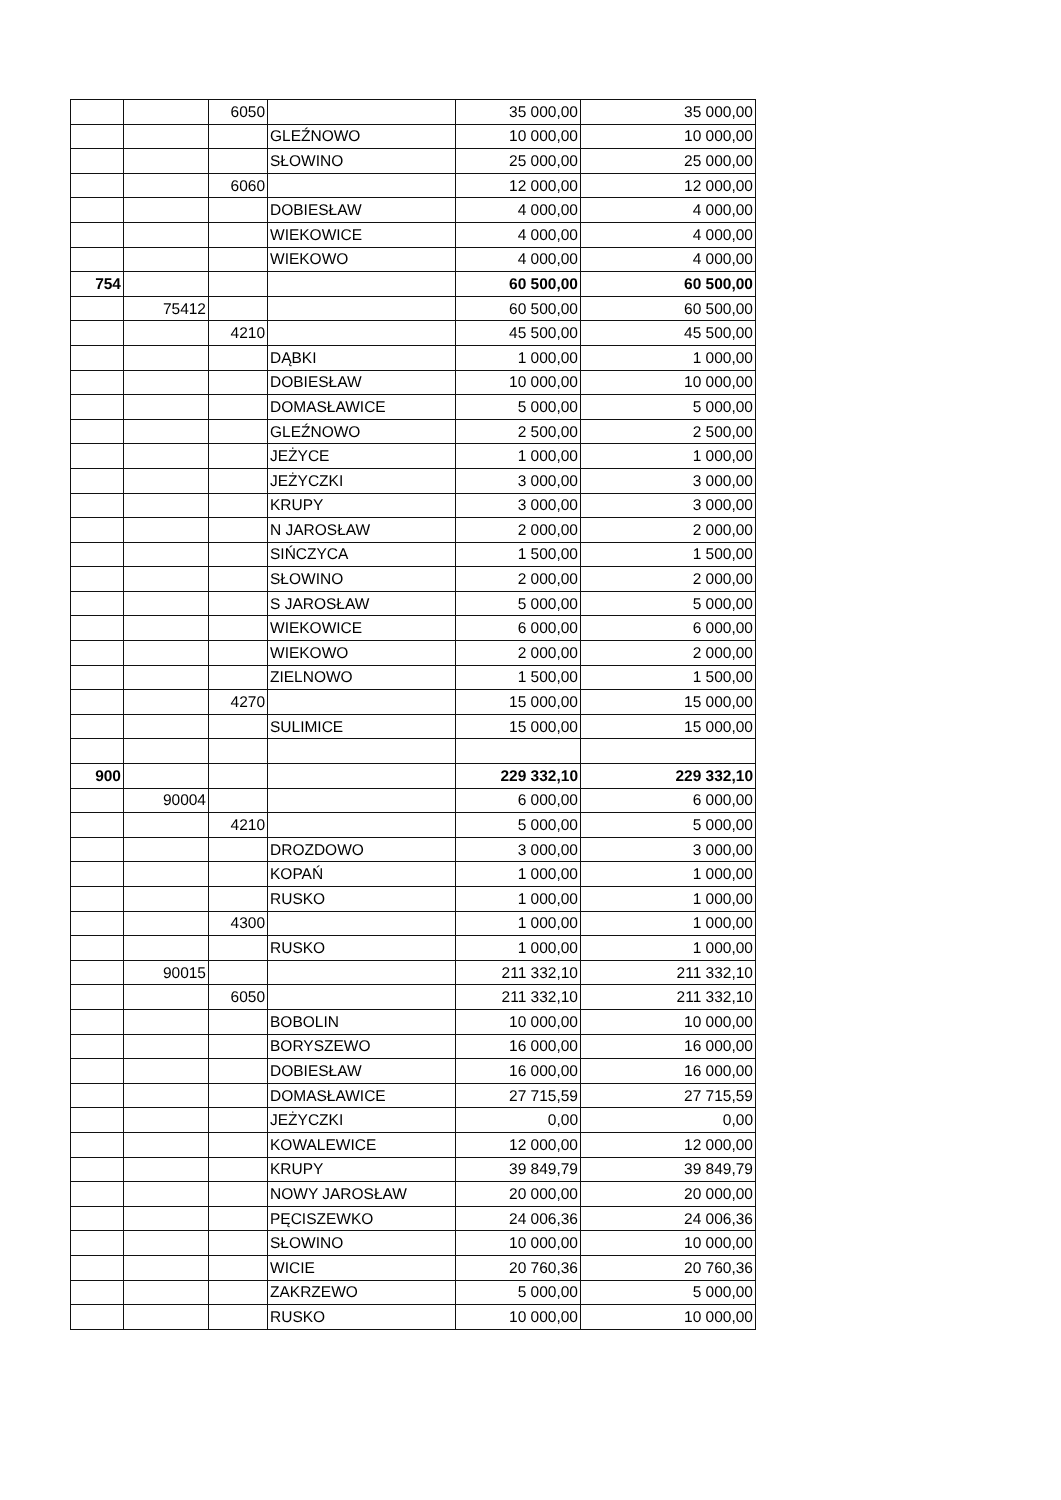| | | 6050 | | 35 000,00 | 35 000,00 |
| | | | GLEŹNOWO | 10 000,00 | 10 000,00 |
| | | | SŁOWINO | 25 000,00 | 25 000,00 |
| | | 6060 | | 12 000,00 | 12 000,00 |
| | | | DOBIESŁAW | 4 000,00 | 4 000,00 |
| | | | WIEKOWICE | 4 000,00 | 4 000,00 |
| | | | WIEKOWO | 4 000,00 | 4 000,00 |
| 754 | | | | 60 500,00 | 60 500,00 |
| | 75412 | | | 60 500,00 | 60 500,00 |
| | | 4210 | | 45 500,00 | 45 500,00 |
| | | | DĄBKI | 1 000,00 | 1 000,00 |
| | | | DOBIESŁAW | 10 000,00 | 10 000,00 |
| | | | DOMASŁAWICE | 5 000,00 | 5 000,00 |
| | | | GLEŹNOWO | 2 500,00 | 2 500,00 |
| | | | JEŻYCE | 1 000,00 | 1 000,00 |
| | | | JEŻYCZKI | 3 000,00 | 3 000,00 |
| | | | KRUPY | 3 000,00 | 3 000,00 |
| | | | N JAROSŁAW | 2 000,00 | 2 000,00 |
| | | | SIŃCZYCA | 1 500,00 | 1 500,00 |
| | | | SŁOWINO | 2 000,00 | 2 000,00 |
| | | | S JAROSŁAW | 5 000,00 | 5 000,00 |
| | | | WIEKOWICE | 6 000,00 | 6 000,00 |
| | | | WIEKOWO | 2 000,00 | 2 000,00 |
| | | | ZIELNOWO | 1 500,00 | 1 500,00 |
| | | 4270 | | 15 000,00 | 15 000,00 |
| | | | SULIMICE | 15 000,00 | 15 000,00 |
| 900 | | | | 229 332,10 | 229 332,10 |
| | 90004 | | | 6 000,00 | 6 000,00 |
| | | 4210 | | 5 000,00 | 5 000,00 |
| | | | DROZDOWO | 3 000,00 | 3 000,00 |
| | | | KOPAŃ | 1 000,00 | 1 000,00 |
| | | | RUSKO | 1 000,00 | 1 000,00 |
| | | 4300 | | 1 000,00 | 1 000,00 |
| | | | RUSKO | 1 000,00 | 1 000,00 |
| | 90015 | | | 211 332,10 | 211 332,10 |
| | | 6050 | | 211 332,10 | 211 332,10 |
| | | | BOBOLIN | 10 000,00 | 10 000,00 |
| | | | BORYSZEWO | 16 000,00 | 16 000,00 |
| | | | DOBIESŁAW | 16 000,00 | 16 000,00 |
| | | | DOMASŁAWICE | 27 715,59 | 27 715,59 |
| | | | JEŻYCZKI | 0,00 | 0,00 |
| | | | KOWALEWICE | 12 000,00 | 12 000,00 |
| | | | KRUPY | 39 849,79 | 39 849,79 |
| | | | NOWY JAROSŁAW | 20 000,00 | 20 000,00 |
| | | | PĘCISZEWKO | 24 006,36 | 24 006,36 |
| | | | SŁOWINO | 10 000,00 | 10 000,00 |
| | | | WICIE | 20 760,36 | 20 760,36 |
| | | | ZAKRZEWO | 5 000,00 | 5 000,00 |
| | | | RUSKO | 10 000,00 | 10 000,00 |